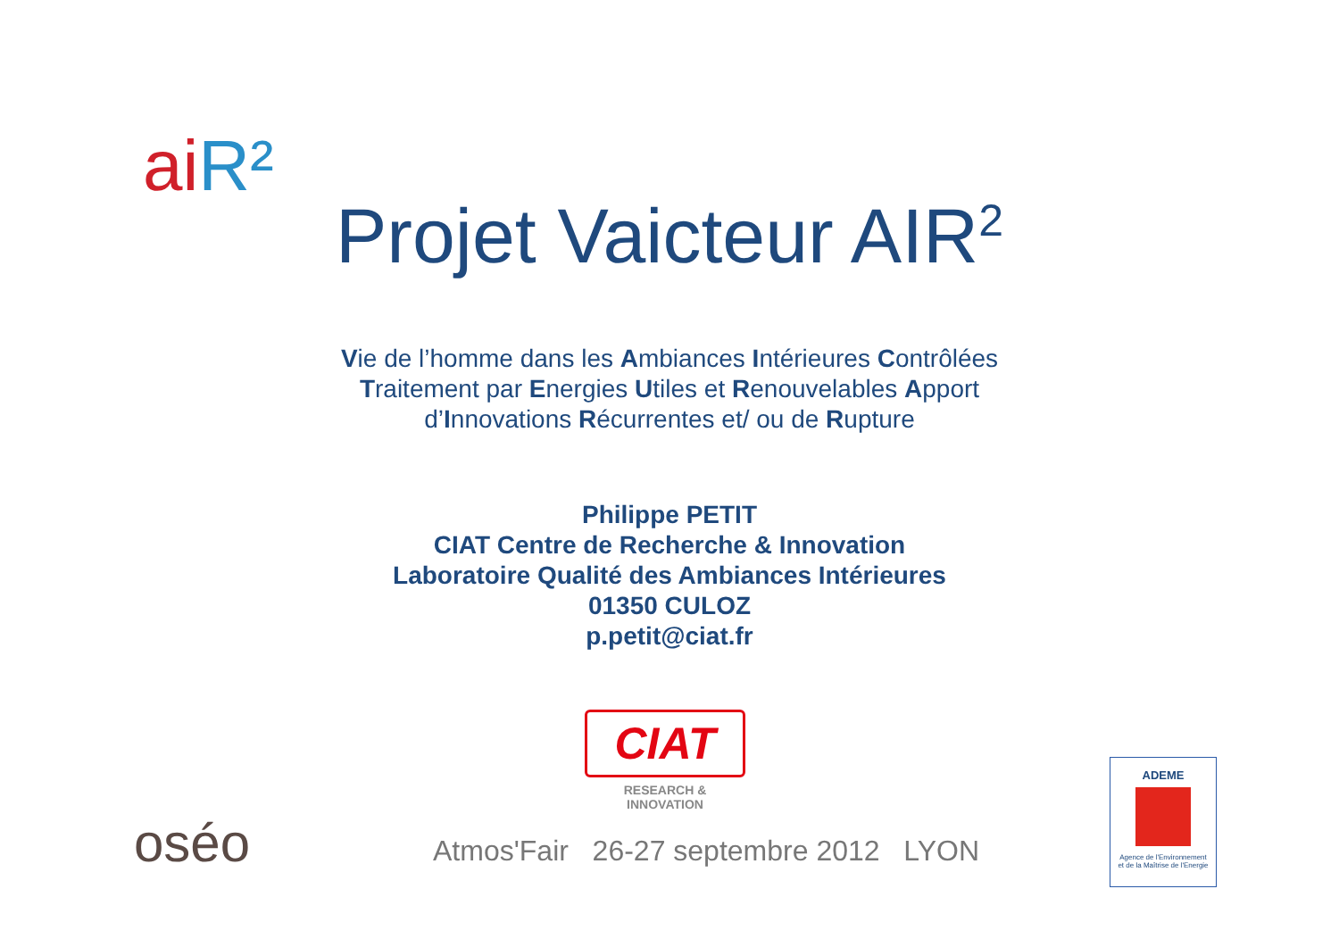aiR²
Projet Vaicteur AIR<sup>2</sup>
Vie de l’homme dans les Ambiances Intérieures Contrôlées
Traitement par Energies Utiles et Renouvelables Apport
d’Innovations Récurrentes et/ ou de Rupture
Philippe PETIT
CIAT Centre de Recherche & Innovation
Laboratoire Qualité des Ambiances Intérieures
01350 CULOZ
p.petit@ciat.fr
CIAT
RESEARCH & INNOVATION
oséo
Atmos'Fair 26-27 septembre 2012 LYON
ADEME
Agence de l'Environnement
et de la Maîtrise de l'Energie